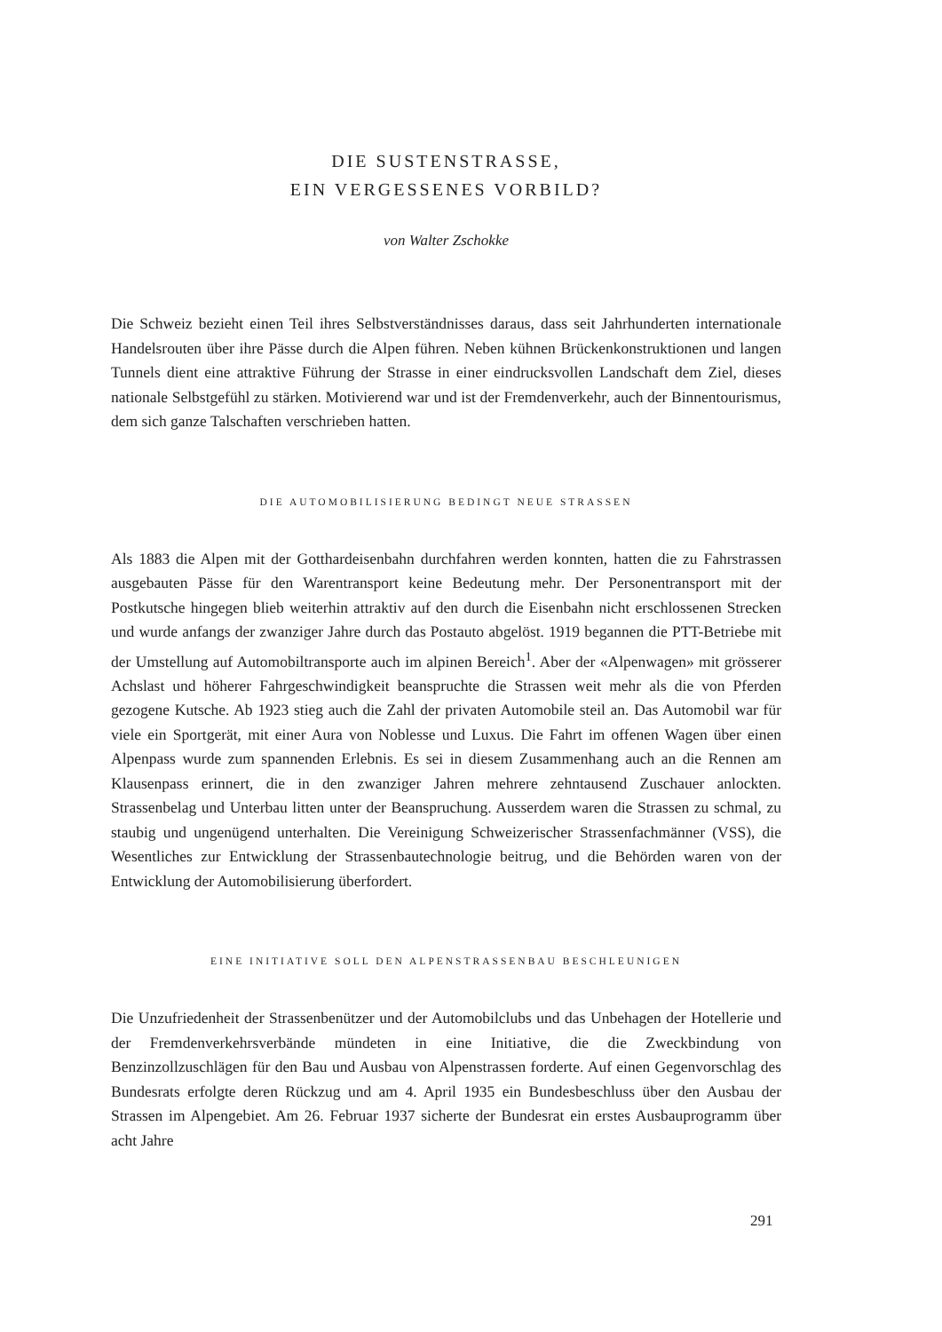DIE SUSTENSTRASSE,
EIN VERGESSENES VORBILD?
von Walter Zschokke
Die Schweiz bezieht einen Teil ihres Selbstverständnisses daraus, dass seit Jahrhunderten internationale Handelsrouten über ihre Pässe durch die Alpen führen. Neben kühnen Brückenkonstruktionen und langen Tunnels dient eine attraktive Führung der Strasse in einer eindrucksvollen Landschaft dem Ziel, dieses nationale Selbstgefühl zu stärken. Motivierend war und ist der Fremdenverkehr, auch der Binnentourismus, dem sich ganze Talschaften verschrieben hatten.
DIE AUTOMOBILISIERUNG BEDINGT NEUE STRASSEN
Als 1883 die Alpen mit der Gotthardeisenbahn durchfahren werden konnten, hatten die zu Fahrstrassen ausgebauten Pässe für den Warentransport keine Bedeutung mehr. Der Personentransport mit der Postkutsche hingegen blieb weiterhin attraktiv auf den durch die Eisenbahn nicht erschlossenen Strecken und wurde anfangs der zwanziger Jahre durch das Postauto abgelöst. 1919 begannen die PTT-Betriebe mit der Umstellung auf Automobiltransporte auch im alpinen Bereich<sup>1</sup>. Aber der «Alpenwagen» mit grösserer Achslast und höherer Fahrgeschwindigkeit beanspruchte die Strassen weit mehr als die von Pferden gezogene Kutsche. Ab 1923 stieg auch die Zahl der privaten Automobile steil an. Das Automobil war für viele ein Sportgerät, mit einer Aura von Noblesse und Luxus. Die Fahrt im offenen Wagen über einen Alpenpass wurde zum spannenden Erlebnis. Es sei in diesem Zusammenhang auch an die Rennen am Klausenpass erinnert, die in den zwanziger Jahren mehrere zehntausend Zuschauer anlockten. Strassenbelag und Unterbau litten unter der Beanspruchung. Ausserdem waren die Strassen zu schmal, zu staubig und ungenügend unterhalten. Die Vereinigung Schweizerischer Strassenfachmänner (VSS), die Wesentliches zur Entwicklung der Strassenbautechnologie beitrug, und die Behörden waren von der Entwicklung der Automobilisierung überfordert.
EINE INITIATIVE SOLL DEN ALPENSTRASSENBAU BESCHLEUNIGEN
Die Unzufriedenheit der Strassenbenützer und der Automobilclubs und das Unbehagen der Hotellerie und der Fremdenverkehrsverbände mündeten in eine Initiative, die die Zweckbindung von Benzinzollzuschlägen für den Bau und Ausbau von Alpenstrassen forderte. Auf einen Gegenvorschlag des Bundesrats erfolgte deren Rückzug und am 4. April 1935 ein Bundesbeschluss über den Ausbau der Strassen im Alpengebiet. Am 26. Februar 1937 sicherte der Bundesrat ein erstes Ausbauprogramm über acht Jahre
291